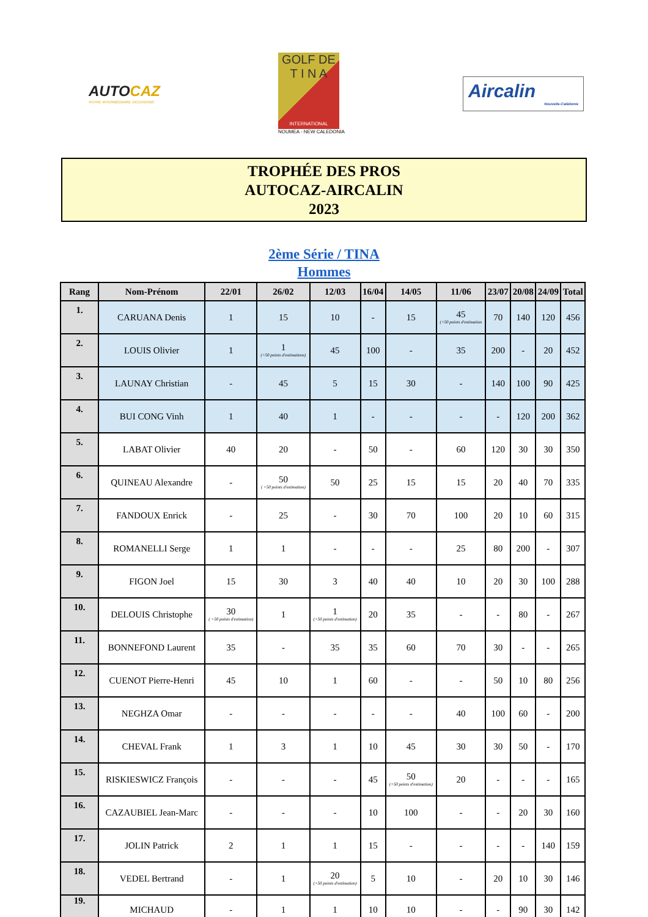AUTOCAZ
VOTRE INTERMÉDIAIRE OCCASIONS
GOLF DE
T I N A
INTERNATIONAL
NOUMEA - NEW CALEDONIA
Aircalin
Nouvelle-Calédonie
TROPHÉE DES PROS
AUTOCAZ-AIRCALIN
2023
2ème Série / TINA
Hommes
| Rang | Nom-Prénom | 22/01 | 26/02 | 12/03 | 16/04 | 14/05 | 11/06 | 23/07 | 20/08 | 24/09 | Total |
| --- | --- | --- | --- | --- | --- | --- | --- | --- | --- | --- | --- |
| 1. | CARUANA Denis | 1 | 15 | 10 | - | 15 | 45 (+50 points d'estimation | 70 | 140 | 120 | 456 |
| 2. | LOUIS Olivier | 1 | 1 (+50 points d'estimations) | 45 | 100 | - | 35 | 200 | - | 20 | 452 |
| 3. | LAUNAY Christian | - | 45 | 5 | 15 | 30 | - | 140 | 100 | 90 | 425 |
| 4. | BUI CONG Vinh | 1 | 40 | 1 | - | - | - | - | 120 | 200 | 362 |
| 5. | LABAT Olivier | 40 | 20 | - | 50 | - | 60 | 120 | 30 | 30 | 350 |
| 6. | QUINEAU Alexandre | - | 50 ( +50 points d'estimation) | 50 | 25 | 15 | 15 | 20 | 40 | 70 | 335 |
| 7. | FANDOUX Enrick | - | 25 | - | 30 | 70 | 100 | 20 | 10 | 60 | 315 |
| 8. | ROMANELLI Serge | 1 | 1 | - | - | - | 25 | 80 | 200 | - | 307 |
| 9. | FIGON Joel | 15 | 30 | 3 | 40 | 40 | 10 | 20 | 30 | 100 | 288 |
| 10. | DELOUIS Christophe | 30 ( +50 points d'estimation) | 1 | 1 (+50 points d'estimation) | 20 | 35 | - | - | 80 | - | 267 |
| 11. | BONNEFOND Laurent | 35 | - | 35 | 35 | 60 | 70 | 30 | - | - | 265 |
| 12. | CUENOT Pierre-Henri | 45 | 10 | 1 | 60 | - | - | 50 | 10 | 80 | 256 |
| 13. | NEGHZA Omar | - | - | - | - | - | 40 | 100 | 60 | - | 200 |
| 14. | CHEVAL Frank | 1 | 3 | 1 | 10 | 45 | 30 | 30 | 50 | - | 170 |
| 15. | RISKIESWICZ François | - | - | - | 45 | 50 (+50 points d'estimation) | 20 | - | - | - | 165 |
| 16. | CAZAUBIEL Jean-Marc | - | - | - | 10 | 100 | - | - | 20 | 30 | 160 |
| 17. | JOLIN Patrick | 2 | 1 | 1 | 15 | - | - | - | - | 140 | 159 |
| 18. | VEDEL Bertrand | - | 1 | 20 (+50 points d'estimation) | 5 | 10 | - | 20 | 10 | 30 | 146 |
| 19. | MICHAUD | - | 1 | 1 | 10 | 10 | - | - | 90 | 30 | 142 |